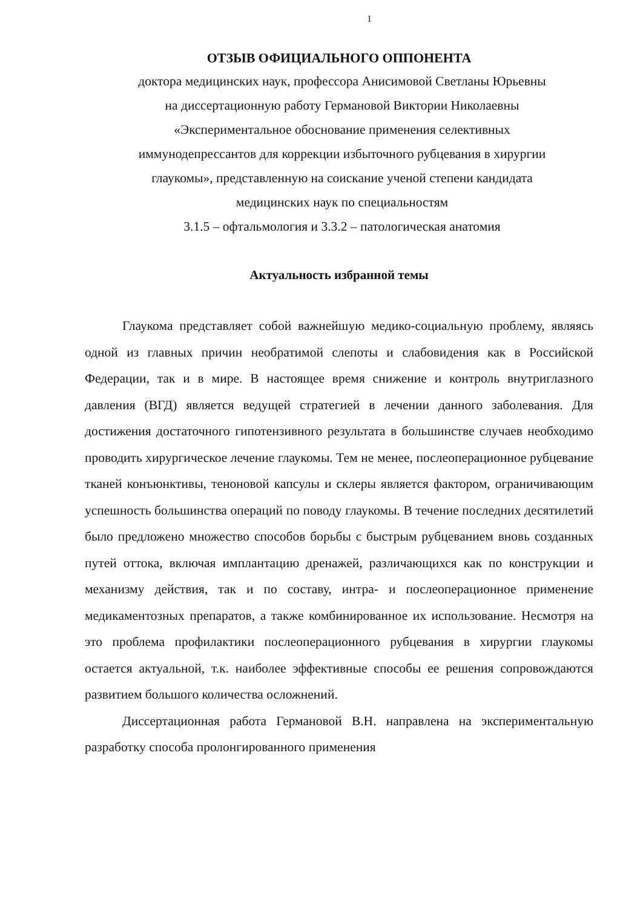1
ОТЗЫВ ОФИЦИАЛЬНОГО ОППОНЕНТА
доктора медицинских наук, профессора Анисимовой Светланы Юрьевны
на диссертационную работу Германовой Виктории Николаевны
«Экспериментальное обоснование применения селективных
иммунодепрессантов для коррекции избыточного рубцевания в хирургии
глаукомы», представленную на соискание ученой степени кандидата
медицинских наук по специальностям
3.1.5 – офтальмология и 3.3.2 – патологическая анатомия
Актуальность избранной темы
Глаукома представляет собой важнейшую медико-социальную проблему, являясь одной из главных причин необратимой слепоты и слабовидения как в Российской Федерации, так и в мире. В настоящее время снижение и контроль внутриглазного давления (ВГД) является ведущей стратегией в лечении данного заболевания. Для достижения достаточного гипотензивного результата в большинстве случаев необходимо проводить хирургическое лечение глаукомы. Тем не менее, послеоперационное рубцевание тканей конъюнктивы, теноновой капсулы и склеры является фактором, ограничивающим успешность большинства операций по поводу глаукомы. В течение последних десятилетий было предложено множество способов борьбы с быстрым рубцеванием вновь созданных путей оттока, включая имплантацию дренажей, различающихся как по конструкции и механизму действия, так и по составу, интра- и послеоперационное применение медикаментозных препаратов, а также комбинированное их использование. Несмотря на это проблема профилактики послеоперационного рубцевания в хирургии глаукомы остается актуальной, т.к. наиболее эффективные способы ее решения сопровождаются развитием большого количества осложнений.
Диссертационная работа Германовой В.Н. направлена на экспериментальную разработку способа пролонгированного применения